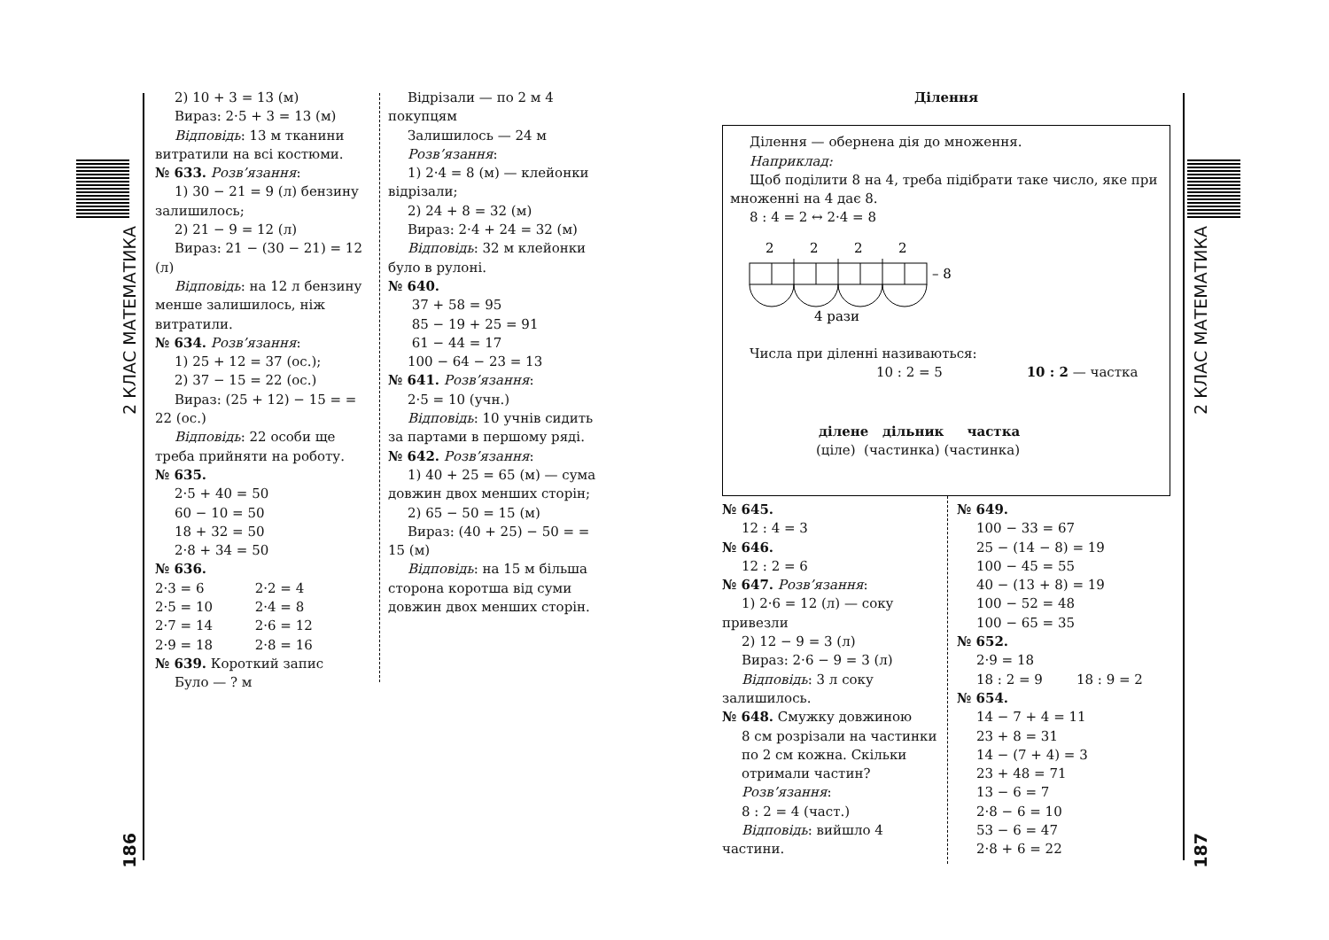2 КЛАС МАТЕМАТИКА
186
2) 10 + 3 = 13 (м)
Вираз: 2·5 + 3 = 13 (м)
Відповідь: 13 м тканини витратили на всі костюми.
№ 633. Розв’язання:
1) 30 − 21 = 9 (л) бензину залишилось;
2) 21 − 9 = 12 (л)
Вираз: 21 − (30 − 21) = 12 (л)
Відповідь: на 12 л бензину менше залишилось, ніж витратили.
№ 634. Розв’язання:
1) 25 + 12 = 37 (ос.);
2) 37 − 15 = 22 (ос.)
Вираз: (25 + 12) − 15 = = 22 (ос.)
Відповідь: 22 особи ще треба прийняти на роботу.
№ 635.
2·5 + 40 = 50
60 − 10 = 50
18 + 32 = 50
2·8 + 34 = 50
№ 636.
2·3 = 6 2·2 = 4
2·5 = 10 2·4 = 8
2·7 = 14 2·6 = 12
2·9 = 18 2·8 = 16
№ 639. Короткий запис
Було — ? м
Відрізали — по 2 м 4 покупцям
Залишилось — 24 м
Розв’язання:
1) 2·4 = 8 (м) — клейонки відрізали;
2) 24 + 8 = 32 (м)
Вираз: 2·4 + 24 = 32 (м)
Відповідь: 32 м клейонки було в рулоні.
№ 640.
37 + 58 = 95
85 − 19 + 25 = 91
61 − 44 = 17
100 − 64 − 23 = 13
№ 641. Розв’язання:
2·5 = 10 (учн.)
Відповідь: 10 учнів сидить за партами в першому ряді.
№ 642. Розв’язання:
1) 40 + 25 = 65 (м) — сума довжин двох менших сторін;
2) 65 − 50 = 15 (м)
Вираз: (40 + 25) − 50 = = 15 (м)
Відповідь: на 15 м більша сторона коротша від суми довжин двох менших сторін.
Ділення
Ділення — обернена дія до множення.
Наприклад:
Щоб поділити 8 на 4, треба підібрати таке число, яке при множенні на 4 дає 8.
8 : 4 = 2 ↔ 2·4 = 8
2
2
2
2
– 8
4 рази
Числа при діленні називаються:
10 : 2 = 5 10 : 2 — частка
ділене дільник частка
(ціле) (частинка) (частинка)
№ 645.
12 : 4 = 3
№ 646.
12 : 2 = 6
№ 647. Розв’язання:
1) 2·6 = 12 (л) — соку привезли
2) 12 − 9 = 3 (л)
Вираз: 2·6 − 9 = 3 (л)
Відповідь: 3 л соку залишилось.
№ 648. Смужку довжиною
8 см розрізали на частинки по 2 см кожна. Скільки отримали частин?
Розв’язання:
8 : 2 = 4 (част.)
Відповідь: вийшло 4 частини.
№ 649.
100 − 33 = 67
25 − (14 − 8) = 19
100 − 45 = 55
40 − (13 + 8) = 19
100 − 52 = 48
100 − 65 = 35
№ 652.
2·9 = 18
18 : 2 = 9 18 : 9 = 2
№ 654.
14 − 7 + 4 = 11
23 + 8 = 31
14 − (7 + 4) = 3
23 + 48 = 71
13 − 6 = 7
2·8 − 6 = 10
53 − 6 = 47
2·8 + 6 = 22
2 КЛАС МАТЕМАТИКА
187